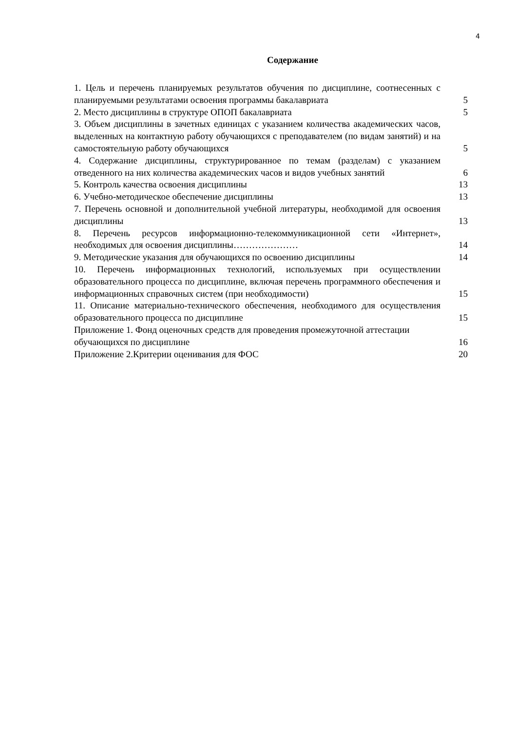4
Содержание
1. Цель и перечень планируемых результатов обучения по дисциплине, соотнесенных с планируемыми результатами освоения программы бакалавриата
5
2. Место дисциплины в структуре ОПОП бакалавриата
5
3. Объем дисциплины в зачетных единицах с указанием количества академических часов, выделенных на контактную работу обучающихся с преподавателем (по видам занятий) и на самостоятельную работу обучающихся
5
4. Содержание дисциплины, структурированное по темам (разделам) с указанием отведенного на них количества академических часов и видов учебных занятий
6
5. Контроль качества освоения дисциплины
13
6. Учебно-методическое обеспечение дисциплины
13
7. Перечень основной и дополнительной учебной литературы, необходимой для освоения дисциплины
13
8. Перечень ресурсов информационно-телекоммуникационной сети «Интернет», необходимых для освоения дисциплины…………………
14
9. Методические указания для обучающихся по освоению дисциплины
14
10. Перечень информационных технологий, используемых при осуществлении образовательного процесса по дисциплине, включая перечень программного обеспечения и информационных справочных систем (при необходимости)
15
11. Описание материально-технического обеспечения, необходимого для осуществления образовательного процесса по дисциплине
15
Приложение 1. Фонд оценочных средств для проведения промежуточной аттестации обучающихся по дисциплине
16
Приложение 2.Критерии оценивания для ФОС
20